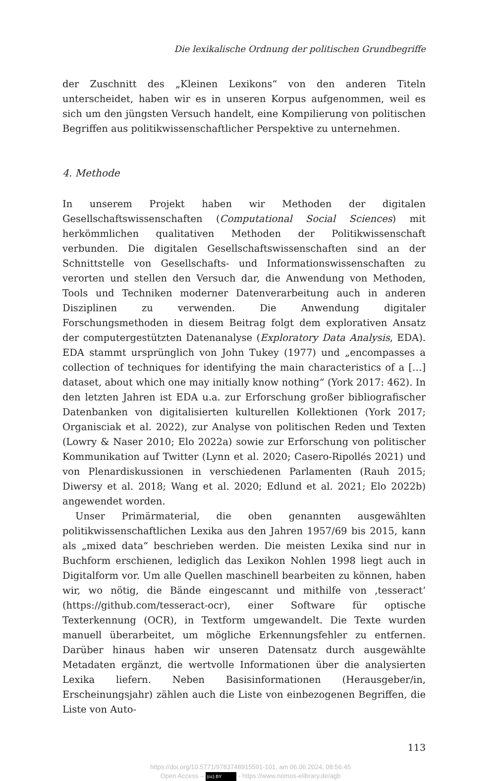Die lexikalische Ordnung der politischen Grundbegriffe
der Zuschnitt des „Kleinen Lexikons“ von den anderen Titeln unterscheidet, haben wir es in unseren Korpus aufgenommen, weil es sich um den jüngsten Versuch handelt, eine Kompilierung von politischen Begriffen aus politikwissenschaftlicher Perspektive zu unternehmen.
4. Methode
In unserem Projekt haben wir Methoden der digitalen Gesellschaftswissenschaften (Computational Social Sciences) mit herkömmlichen qualitativen Methoden der Politikwissenschaft verbunden. Die digitalen Gesellschaftswissenschaften sind an der Schnittstelle von Gesellschafts- und Informationswissenschaften zu verorten und stellen den Versuch dar, die Anwendung von Methoden, Tools und Techniken moderner Datenverarbeitung auch in anderen Disziplinen zu verwenden. Die Anwendung digitaler Forschungsmethoden in diesem Beitrag folgt dem explorativen Ansatz der computergestützten Datenanalyse (Exploratory Data Analysis, EDA). EDA stammt ursprünglich von John Tukey (1977) und „encompasses a collection of techniques for identifying the main characteristics of a […] dataset, about which one may initially know nothing“ (York 2017: 462). In den letzten Jahren ist EDA u.a. zur Erforschung großer bibliografischer Datenbanken von digitalisierten kulturellen Kollektionen (York 2017; Organisciak et al. 2022), zur Analyse von politischen Reden und Texten (Lowry & Naser 2010; Elo 2022a) sowie zur Erforschung von politischer Kommunikation auf Twitter (Lynn et al. 2020; Casero-Ripollés 2021) und von Plenardiskussionen in verschiedenen Parlamenten (Rauh 2015; Diwersy et al. 2018; Wang et al. 2020; Edlund et al. 2021; Elo 2022b) angewendet worden.
Unser Primärmaterial, die oben genannten ausgewählten politikwissenschaftlichen Lexika aus den Jahren 1957/69 bis 2015, kann als „mixed data“ beschrieben werden. Die meisten Lexika sind nur in Buchform erschienen, lediglich das Lexikon Nohlen 1998 liegt auch in Digitalform vor. Um alle Quellen maschinell bearbeiten zu können, haben wir, wo nötig, die Bände eingescannt und mithilfe von ‚tesseract‘ (https://github.com/tesseract-ocr), einer Software für optische Texterkennung (OCR), in Textform umgewandelt. Die Texte wurden manuell überarbeitet, um mögliche Erkennungsfehler zu entfernen. Darüber hinaus haben wir unseren Datensatz durch ausgewählte Metadaten ergänzt, die wertvolle Informationen über die analysierten Lexika liefern. Neben Basisinformationen (Herausgeber/in, Erscheinungsjahr) zählen auch die Liste von einbezogenen Begriffen, die Liste von Auto-
113
https://doi.org/10.5771/9783748915591-101, am 06.06.2024, 08:56:45
Open Access – (cc) BY - https://www.nomos-elibrary.de/agb